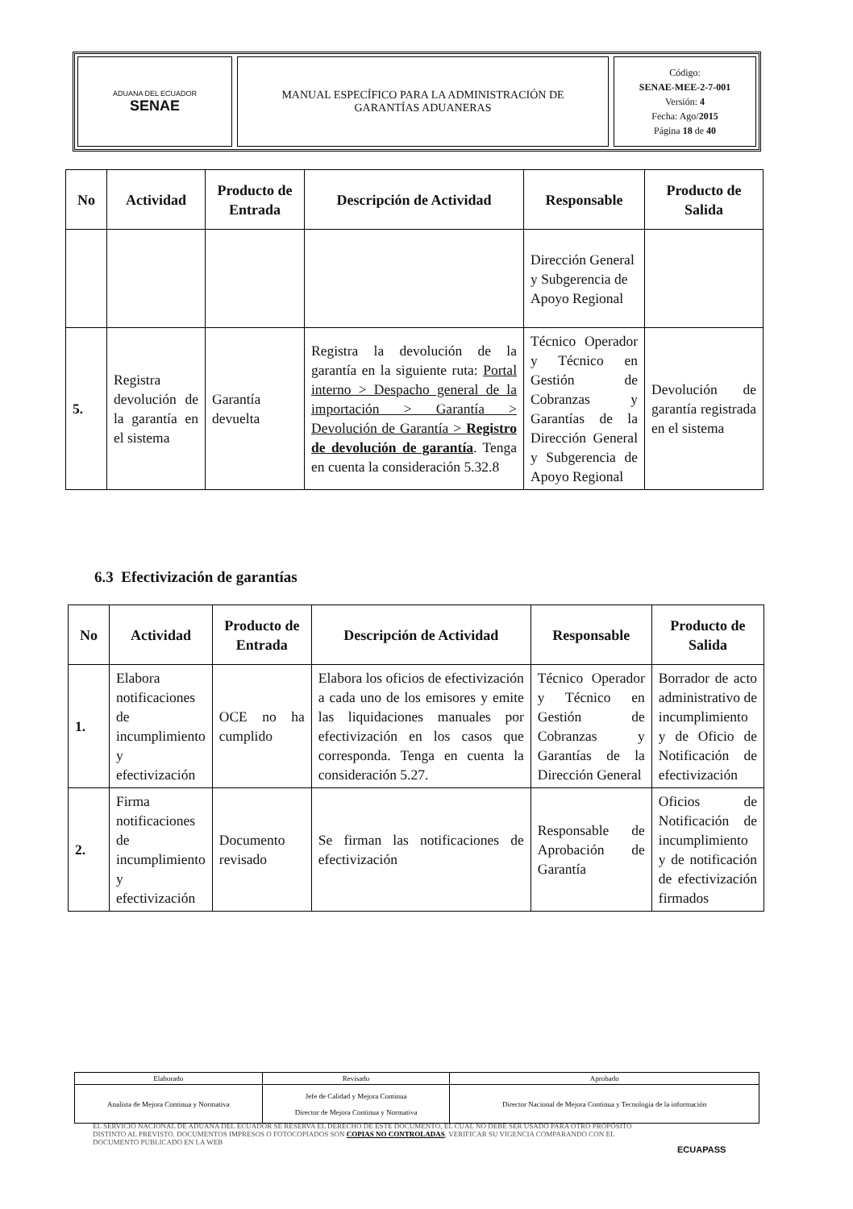ADUANA DEL ECUADOR
SENAE
MANUAL ESPECÍFICO PARA LA ADMINISTRACIÓN DE
GARANTÍAS ADUANERAS
Código:
SENAE-MEE-2-7-001
Versión: 4
Fecha: Ago/2015
Página 18 de 40
| No | Actividad | Producto de Entrada | Descripción de Actividad | Responsable | Producto de Salida |
| --- | --- | --- | --- | --- | --- |
| | | | | Dirección General y Subgerencia de Apoyo Regional | |
| 5. | Registra devolución de la garantía en el sistema | Garantía devuelta | Registra la devolución de la garantía en la siguiente ruta: Portal interno > Despacho general de la importación > Garantía > Devolución de Garantía > Registro de devolución de garantía . Tenga en cuenta la consideración 5.32.8 | Técnico Operador y Técnico en Gestión de Cobranzas y Garantías de la Dirección General y Subgerencia de Apoyo Regional | Devolución de garantía registrada en el sistema |
6.3 Efectivización de garantías
| No | Actividad | Producto de Entrada | Descripción de Actividad | Responsable | Producto de Salida |
| --- | --- | --- | --- | --- | --- |
| 1. | Elabora notificaciones de incumplimiento y efectivización | OCE no ha cumplido | Elabora los oficios de efectivización a cada uno de los emisores y emite las liquidaciones manuales por efectivización en los casos que corresponda. Tenga en cuenta la consideración 5.27. | Técnico Operador y Técnico en Gestión de Cobranzas y Garantías de la Dirección General | Borrador de acto administrativo de incumplimiento y de Oficio de Notificación de efectivización |
| 2. | Firma notificaciones de incumplimiento y efectivización | Documento revisado | Se firman las notificaciones de efectivización | Responsable de Aprobación de Garantía | Oficios de Notificación de incumplimiento y de notificación de efectivización firmados |
| Elaborado | Revisado | Aprobado |
| Analista de Mejora Continua y Normativa | Jefe de Calidad y Mejora Continua Director de Mejora Continua y Normativa | Director Nacional de Mejora Continua y Tecnología de la información |
EL SERVICIO NACIONAL DE ADUANA DEL ECUADOR SE RESERVA EL DERECHO DE ESTE DOCUMENTO, EL CUAL NO DEBE SER USADO PARA OTRO PROPÓSITO DISTINTO AL PREVISTO. DOCUMENTOS IMPRESOS O FOTOCOPIADOS SON COPIAS NO CONTROLADAS, VERIFICAR SU VIGENCIA COMPARANDO CON EL DOCUMENTO PUBLICADO EN LA WEB
ECUAPASS